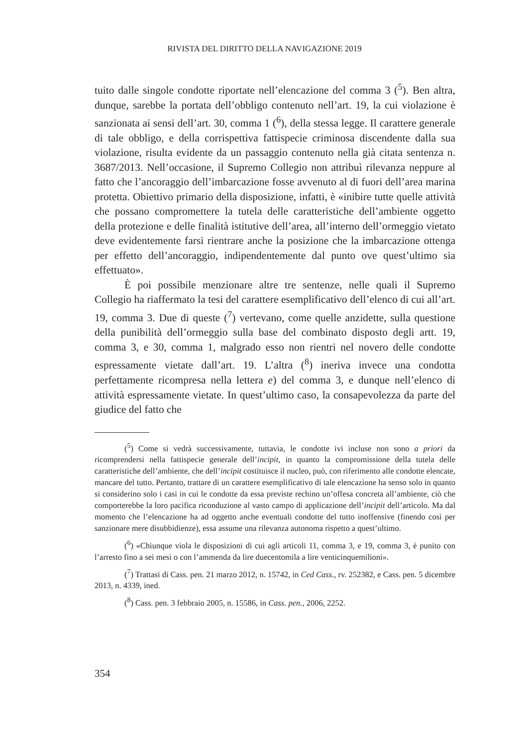RIVISTA DEL DIRITTO DELLA NAVIGAZIONE 2019
tuito dalle singole condotte riportate nell’elencazione del comma 3 (<sup>5</sup>). Ben altra, dunque, sarebbe la portata dell’obbligo contenuto nell’art. 19, la cui violazione è sanzionata ai sensi dell’art. 30, comma 1 (<sup>6</sup>), della stessa legge. Il carattere generale di tale obbligo, e della corrispettiva fattispecie criminosa discendente dalla sua violazione, risulta evidente da un passaggio contenuto nella già citata sentenza n. 3687/2013. Nell’occasione, il Supremo Collegio non attribuì rilevanza neppure al fatto che l’ancoraggio dell’imbarcazione fosse avvenuto al di fuori dell’area marina protetta. Obiettivo primario della disposizione, infatti, è «inibire tutte quelle attività che possano compromettere la tutela delle caratteristiche dell’ambiente oggetto della protezione e delle finalità istitutive dell’area, all’interno dell’ormeggio vietato deve evidentemente farsi rientrare anche la posizione che la imbarcazione ottenga per effetto dell’ancoraggio, indipendentemente dal punto ove quest’ultimo sia effettuato».
È poi possibile menzionare altre tre sentenze, nelle quali il Supremo Collegio ha riaffermato la tesi del carattere esemplificativo dell’elenco di cui all’art. 19, comma 3. Due di queste (<sup>7</sup>) vertevano, come quelle anzidette, sulla questione della punibilità dell’ormeggio sulla base del combinato disposto degli artt. 19, comma 3, e 30, comma 1, malgrado esso non rientri nel novero delle condotte espressamente vietate dall’art. 19. L’altra (<sup>8</sup>) ineriva invece una condotta perfettamente ricompresa nella lettera e) del comma 3, e dunque nell’elenco di attività espressamente vietate. In quest’ultimo caso, la consapevolezza da parte del giudice del fatto che
(<sup>5</sup>) Come si vedrà successivamente, tuttavia, le condotte ivi incluse non sono a priori da ricomprendersi nella fattispecie generale dell’incipit, in quanto la compromissione della tutela delle caratteristiche dell’ambiente, che dell’incipit costituisce il nucleo, può, con riferimento alle condotte elencate, mancare del tutto. Pertanto, trattare di un carattere esemplificativo di tale elencazione ha senso solo in quanto si considerino solo i casi in cui le condotte da essa previste rechino un’offesa concreta all’ambiente, ciò che comporterebbe la loro pacifica riconduzione al vasto campo di applicazione dell’incipit dell’articolo. Ma dal momento che l’elencazione ha ad oggetto anche eventuali condotte del tutto inoffensive (finendo così per sanzionare mere disubbidienze), essa assume una rilevanza autonoma rispetto a quest’ultimo.
(<sup>6</sup>) «Chiunque viola le disposizioni di cui agli articoli 11, comma 3, e 19, comma 3, è punito con l’arresto fino a sei mesi o con l’ammenda da lire duecentomila a lire venticinquemilioni».
(<sup>7</sup>) Trattasi di Cass. pen. 21 marzo 2012, n. 15742, in Ced Cass., rv. 252382, e Cass. pen. 5 dicembre 2013, n. 4339, ined.
(<sup>8</sup>) Cass. pen. 3 febbraio 2005, n. 15586, in Cass. pen., 2006, 2252.
354